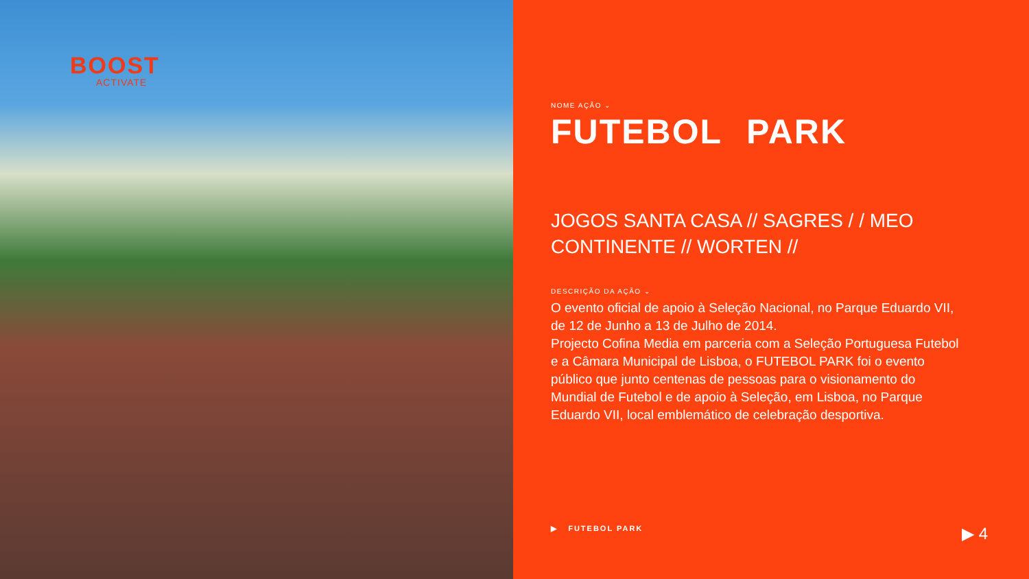BOOST
ACTIVATE
NOME AÇÃO ⌄
FUTEBOL PARK
JOGOS SANTA CASA // SAGRES / / MEO
CONTINENTE // WORTEN //
DESCRIÇÃO DA AÇÃO ⌄
O evento oficial de apoio à Seleção Nacional, no Parque Eduardo VII, de 12 de Junho a 13 de Julho de 2014.
Projecto Cofina Media em parceria com a Seleção Portuguesa Futebol e a Câmara Municipal de Lisboa, o FUTEBOL PARK foi o evento público que junto centenas de pessoas para o visionamento do Mundial de Futebol e de apoio à Seleção, em Lisboa, no Parque Eduardo VII, local emblemático de celebração desportiva.
▶ FUTEBOL PARK ▶ 4